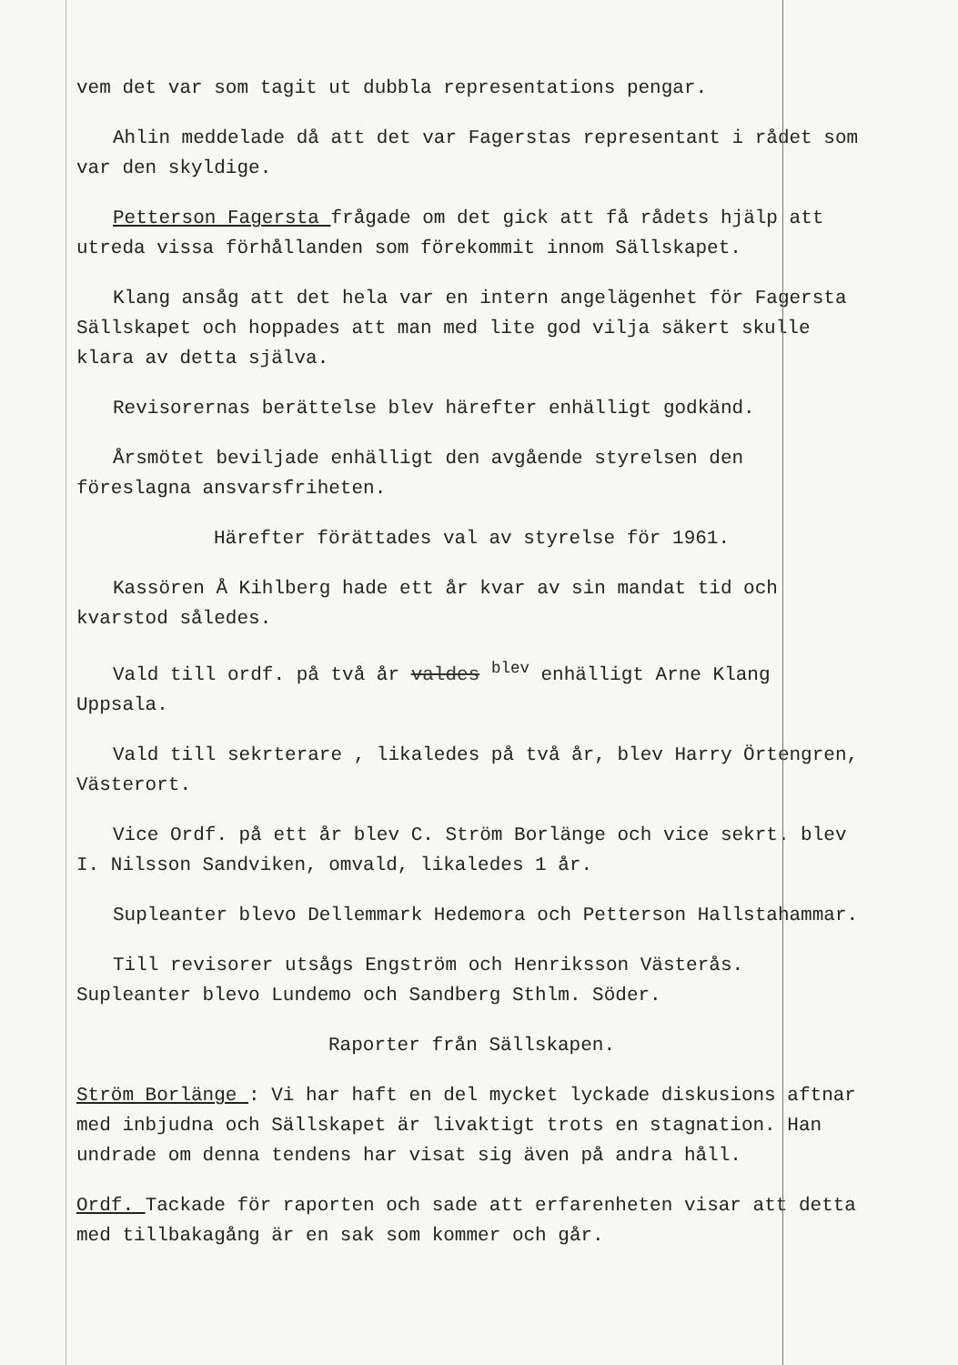vem det var som tagit ut dubbla representations pengar.
Ahlin meddelade då att det var Fagerstas representant i rådet som var den skyldige.
Petterson Fagersta frågade om det gick att få rådets hjälp att utreda vissa förhållanden som förekommit innom Sällskapet.
Klang ansåg att det hela var en intern angelägenhet för Fagersta Sällskapet och hoppades att man med lite god vilja säkert skulle klara av detta själva.
Revisorernas berättelse blev härefter enhälligt godkänd.
Årsmötet beviljade enhälligt den avgående styrelsen den föreslagna ansvarsfriheten.
Härefter förättades val av styrelse för 1961.
Kassören Å Kihlberg hade ett år kvar av sin mandat tid och kvarstod således.
Vald till ordf. på två år valdes <sup>blev</sup> enhälligt Arne Klang Uppsala.
Vald till sekrterare , likaledes på två år, blev Harry Örtengren, Västerort.
Vice Ordf. på ett år blev C. Ström Borlänge och vice sekrt. blev I. Nilsson Sandviken, omvald, likaledes 1 år.
Supleanter blevo Dellemmark Hedemora och Petterson Hallstahammar.
Till revisorer utsågs Engström och Henriksson Västerås.
Supleanter blevo Lundemo och Sandberg Sthlm. Söder.
Raporter från Sällskapen.
Ström Borlänge : Vi har haft en del mycket lyckade diskusions aftnar med inbjudna och Sällskapet är livaktigt trots en stagnation. Han undrade om denna tendens har visat sig även på andra håll.
Ordf. Tackade för raporten och sade att erfarenheten visar att detta med tillbakagång är en sak som kommer och går.